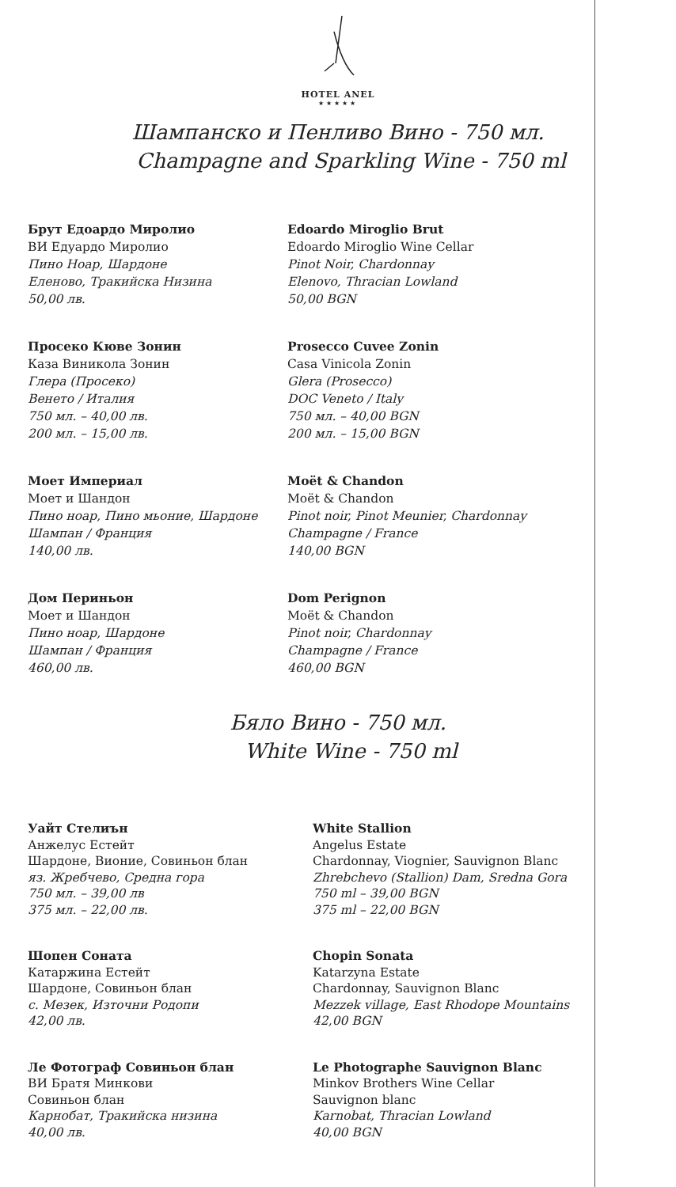HOTEL ANEL
★★★★★
Шампанско и Пенливо Вино - 750 мл.
Champagne and Sparkling Wine - 750 ml
Брут Едоардо Миролио
ВИ Едуардо Миролио
Пино Ноар, Шардоне
Еленово, Тракийска Низина
50,00 лв.
Edoardo Miroglio Brut
Edoardo Miroglio Wine Cellar
Pinot Noir, Chardonnay
Elenovo, Thracian Lowland
50,00 BGN
Просеко Кюве Зонин
Каза Виникола Зонин
Глера (Просеко)
Венето / Италия
750 мл. – 40,00 лв.
200 мл. – 15,00 лв.
Prosecco Cuvee Zonin
Casa Vinicola Zonin
Glera (Prosecco)
DOC Veneto / Italy
750 мл. – 40,00 BGN
200 мл. – 15,00 BGN
Моет Империал
Моет и Шандон
Пино ноар, Пино мьоние, Шардоне
Шампан / Франция
140,00 лв.
Moët & Chandon
Moët & Chandon
Pinot noir, Pinot Meunier, Chardonnay
Champagne / France
140,00 BGN
Дом Периньон
Моет и Шандон
Пино ноар, Шардоне
Шампан / Франция
460,00 лв.
Dom Perignon
Moët & Chandon
Pinot noir, Chardonnay
Champagne / France
460,00 BGN
Бяло Вино - 750 мл.
White Wine - 750 ml
Уайт Стелиън
Анжелус Естейт
Шардоне, Вионие, Совиньон блан
яз. Жребчево, Средна гора
750 мл. – 39,00 лв
375 мл. – 22,00 лв.
White Stallion
Angelus Estate
Chardonnay, Viognier, Sauvignon Blanc
Zhrebchevo (Stallion) Dam, Sredna Gora
750 ml – 39,00 BGN
375 ml – 22,00 BGN
Шопен Соната
Катаржина Естейт
Шардоне, Совиньон блан
с. Мезек, Източни Родопи
42,00 лв.
Chopin Sonata
Katarzyna Estate
Chardonnay, Sauvignon Blanc
Mezzek village, East Rhodope Mountains
42,00 BGN
Ле Фотограф Совиньон блан
ВИ Братя Минкови
Совиньон блан
Карнобат, Тракийска низина
40,00 лв.
Le Photographe Sauvignon Blanc
Minkov Brothers Wine Cellar
Sauvignon blanc
Karnobat, Thracian Lowland
40,00 BGN